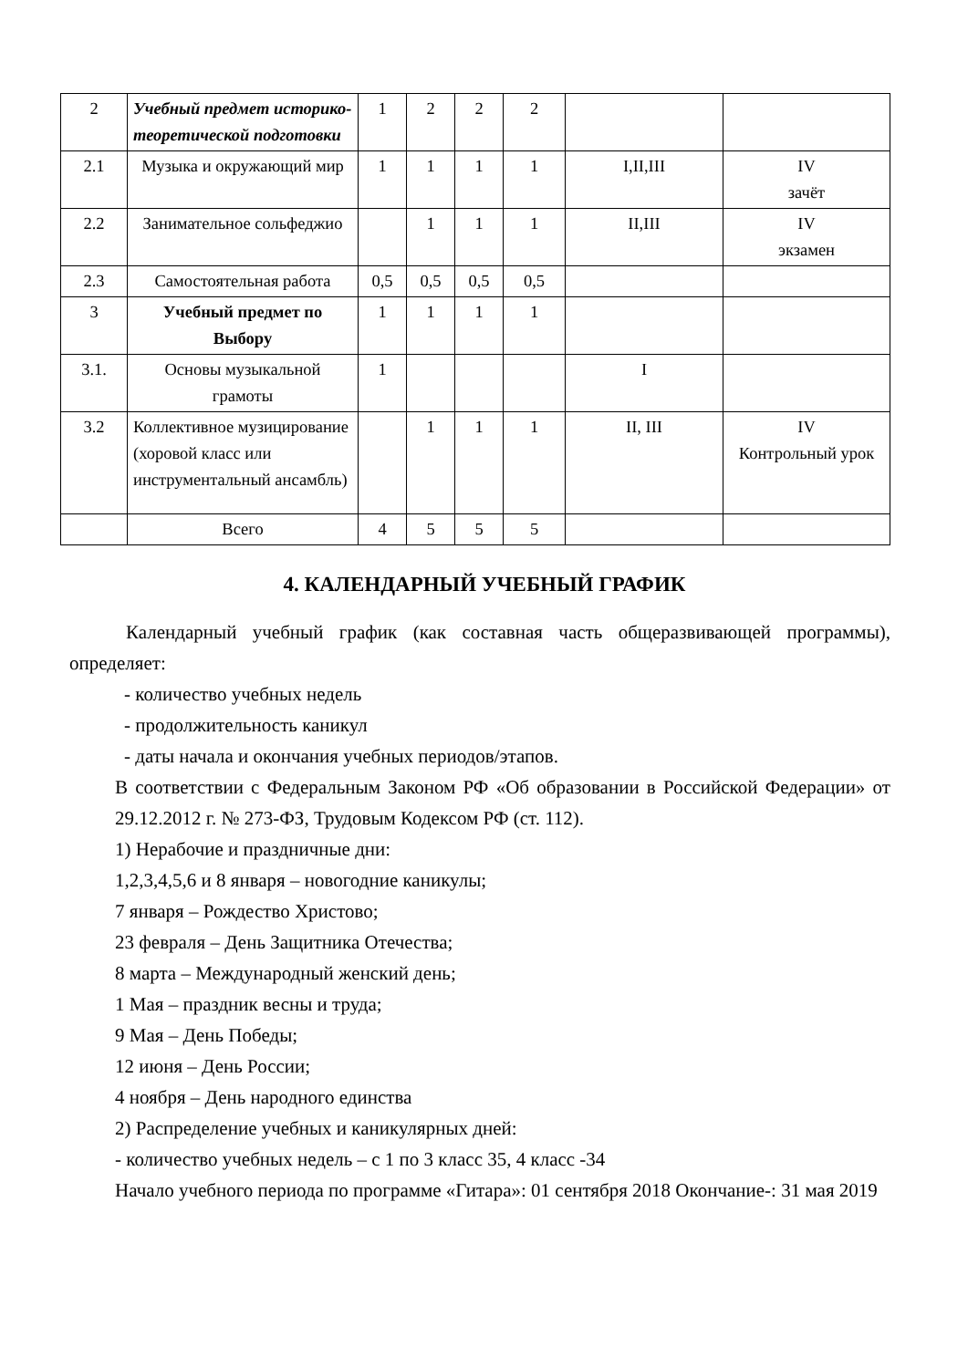| 2 | Учебный предмет историко-теоретической подготовки | 1 | 2 | 2 | 2 | | |
| 2.1 | Музыка и окружающий мир | 1 | 1 | 1 | 1 | I,II,III | IV зачёт |
| 2.2 | Занимательное сольфеджио | | 1 | 1 | 1 | II,III | IV экзамен |
| 2.3 | Самостоятельная работа | 0,5 | 0,5 | 0,5 | 0,5 | | |
| 3 | Учебный предмет по Выбору | 1 | 1 | 1 | 1 | | |
| 3.1. | Основы музыкальной грамоты | 1 | | | | I | |
| 3.2 | Коллективное музицирование (хоровой класс или инструментальный ансамбль) | | 1 | 1 | 1 | II, III | IV Контрольный урок |
| | Всего | 4 | 5 | 5 | 5 | | |
4. КАЛЕНДАРНЫЙ УЧЕБНЫЙ ГРАФИК
Календарный учебный график (как составная часть общеразвивающей программы), определяет:
- количество учебных недель
- продолжительность каникул
- даты начала и окончания учебных периодов/этапов.
В соответствии с Федеральным Законом РФ «Об образовании в Российской Федерации» от 29.12.2012 г. № 273-ФЗ, Трудовым Кодексом РФ (ст. 112).
1) Нерабочие и праздничные дни:
1,2,3,4,5,6 и 8 января – новогодние каникулы;
7 января – Рождество Христово;
23 февраля – День Защитника Отечества;
8 марта – Международный женский день;
1 Мая – праздник весны и труда;
9 Мая – День Победы;
12 июня – День России;
4 ноября – День народного единства
2) Распределение учебных и каникулярных дней:
- количество учебных недель – с 1 по 3 класс 35, 4 класс -34
Начало учебного периода по программе «Гитара»: 01 сентября 2018 Окончание-: 31 мая 2019